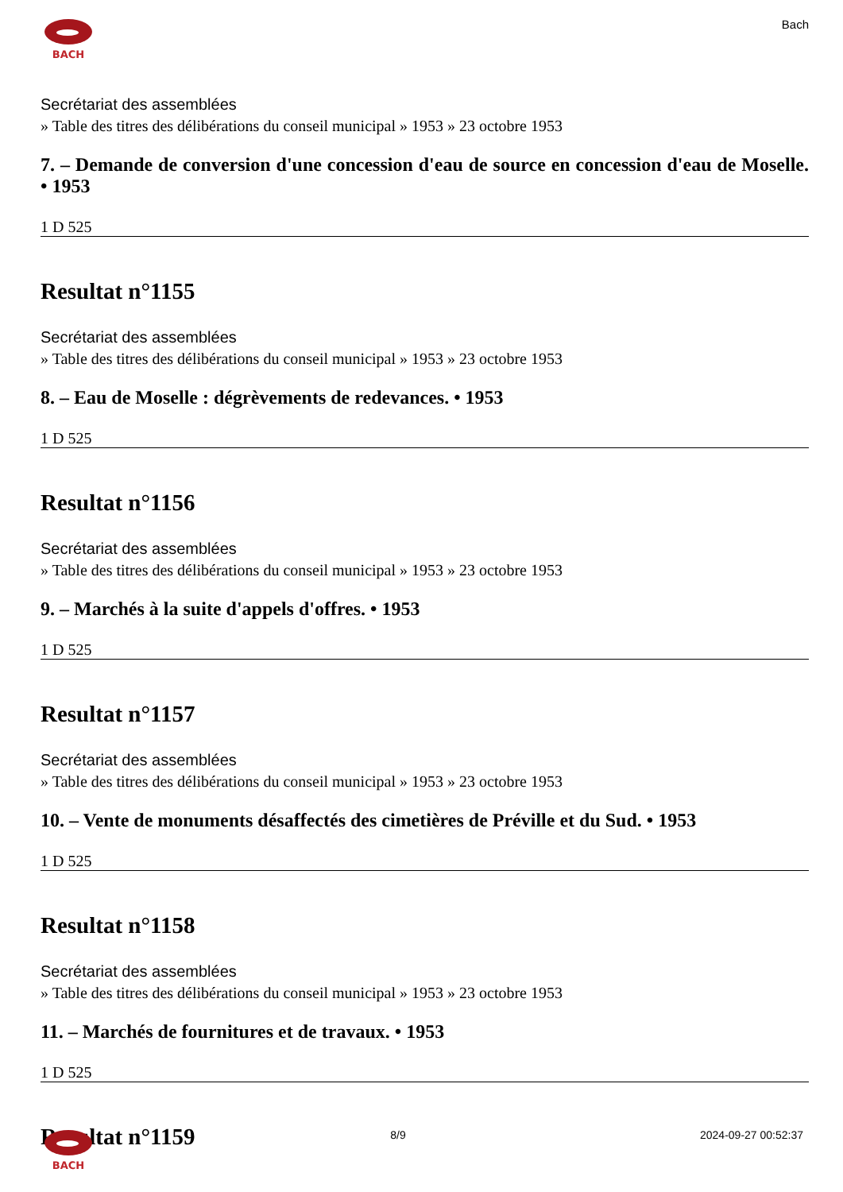BACH
Bach
Secrétariat des assemblées
» Table des titres des délibérations du conseil municipal » 1953 » 23 octobre 1953
7. – Demande de conversion d'une concession d'eau de source en concession d'eau de Moselle. • 1953
1 D 525
Resultat n°1155
Secrétariat des assemblées
» Table des titres des délibérations du conseil municipal » 1953 » 23 octobre 1953
8. – Eau de Moselle : dégrèvements de redevances. • 1953
1 D 525
Resultat n°1156
Secrétariat des assemblées
» Table des titres des délibérations du conseil municipal » 1953 » 23 octobre 1953
9. – Marchés à la suite d'appels d'offres. • 1953
1 D 525
Resultat n°1157
Secrétariat des assemblées
» Table des titres des délibérations du conseil municipal » 1953 » 23 octobre 1953
10. – Vente de monuments désaffectés des cimetières de Préville et du Sud. • 1953
1 D 525
Resultat n°1158
Secrétariat des assemblées
» Table des titres des délibérations du conseil municipal » 1953 » 23 octobre 1953
11. – Marchés de fournitures et de travaux. • 1953
1 D 525
Resultat n°1159
BACH 8/9 2024-09-27 00:52:37